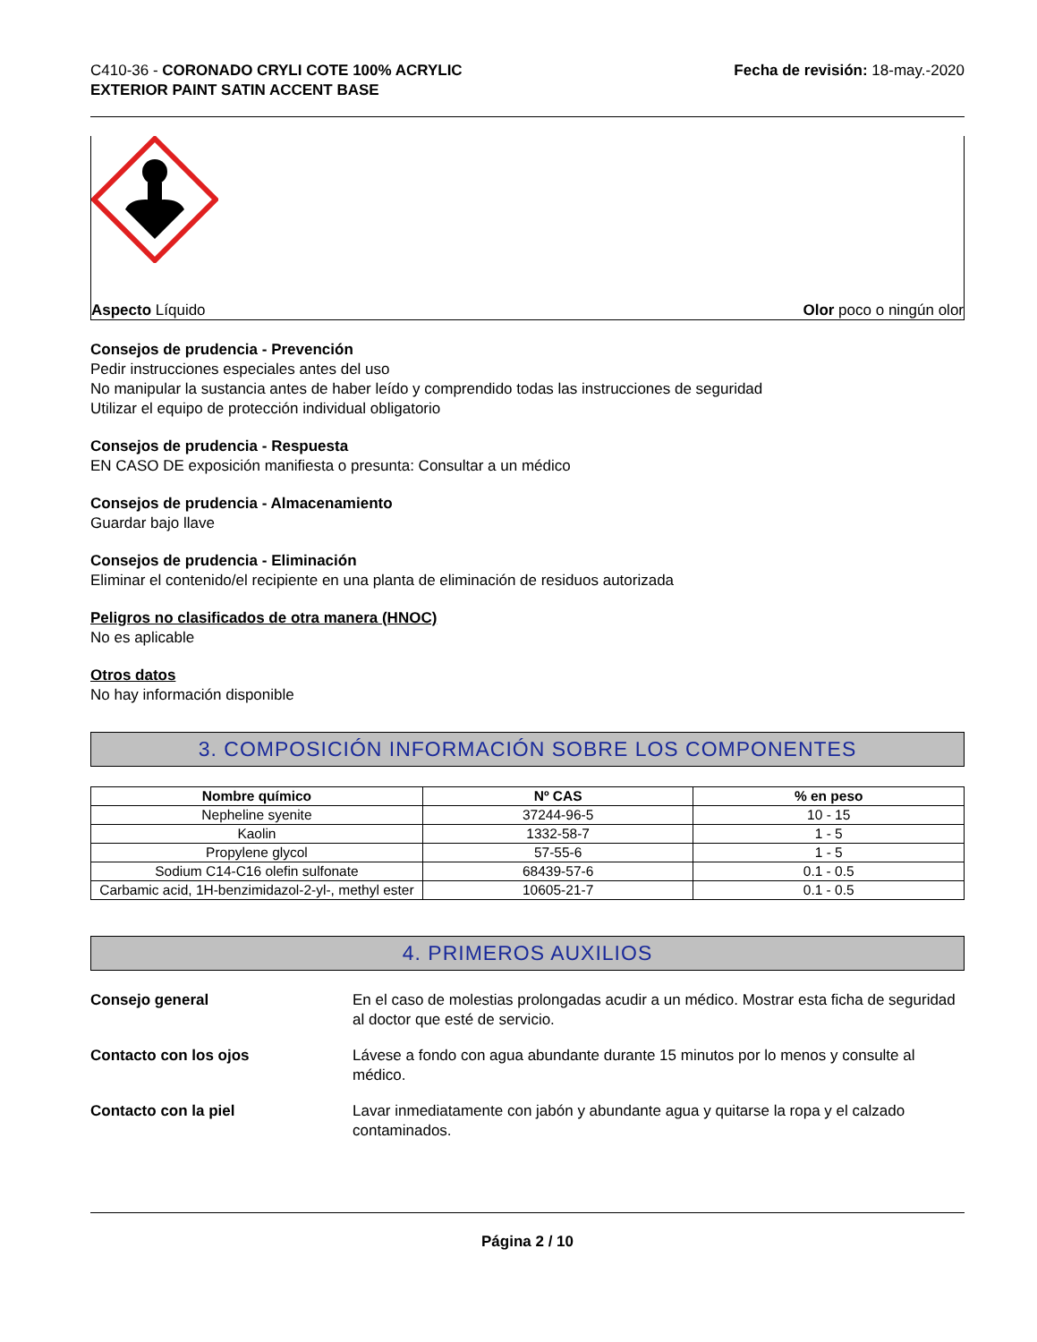C410-36 - CORONADO CRYLI COTE 100% ACRYLIC
EXTERIOR PAINT SATIN ACCENT BASE
Fecha de revisión: 18-may.-2020
Aspecto Líquido Olor poco o ningún olor
Consejos de prudencia - Prevención
Pedir instrucciones especiales antes del uso
No manipular la sustancia antes de haber leído y comprendido todas las instrucciones de seguridad
Utilizar el equipo de protección individual obligatorio
Consejos de prudencia - Respuesta
EN CASO DE exposición manifiesta o presunta: Consultar a un médico
Consejos de prudencia - Almacenamiento
Guardar bajo llave
Consejos de prudencia - Eliminación
Eliminar el contenido/el recipiente en una planta de eliminación de residuos autorizada
Peligros no clasificados de otra manera (HNOC)
No es aplicable
Otros datos
No hay información disponible
3. COMPOSICIÓN INFORMACIÓN SOBRE LOS COMPONENTES
| Nombre químico | Nº CAS | % en peso |
| --- | --- | --- |
| Nepheline syenite | 37244-96-5 | 10 - 15 |
| Kaolin | 1332-58-7 | 1 - 5 |
| Propylene glycol | 57-55-6 | 1 - 5 |
| Sodium C14-C16 olefin sulfonate | 68439-57-6 | 0.1 - 0.5 |
| Carbamic acid, 1H-benzimidazol-2-yl-, methyl ester | 10605-21-7 | 0.1 - 0.5 |
4. PRIMEROS AUXILIOS
Consejo general En el caso de molestias prolongadas acudir a un médico. Mostrar esta ficha de seguridad al doctor que esté de servicio.
Contacto con los ojos Lávese a fondo con agua abundante durante 15 minutos por lo menos y consulte al médico.
Contacto con la piel Lavar inmediatamente con jabón y abundante agua y quitarse la ropa y el calzado contaminados.
Página 2 / 10